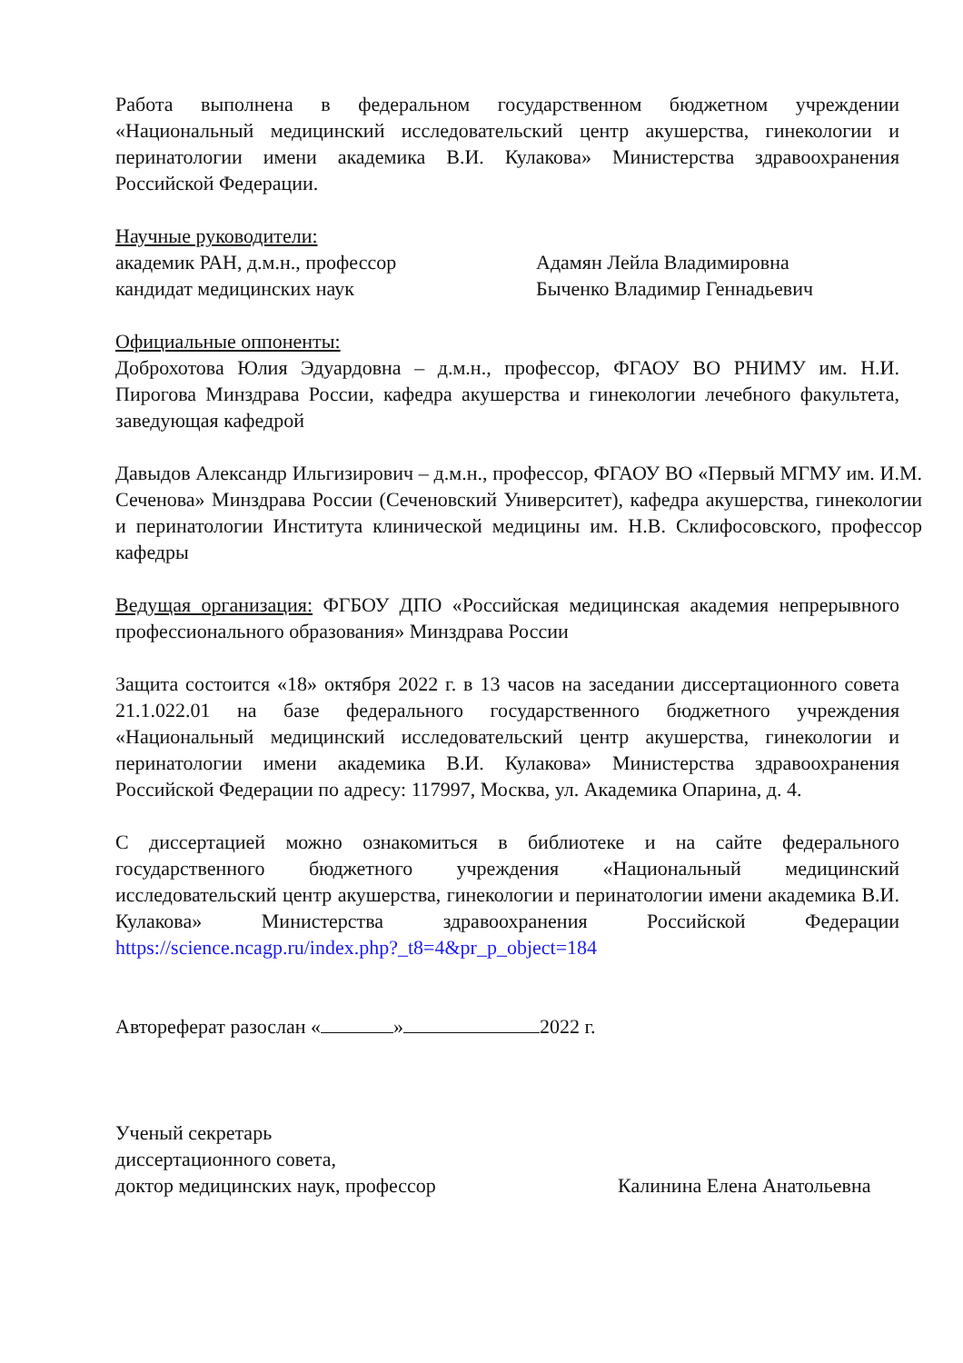Работа выполнена в федеральном государственном бюджетном учреждении «Национальный медицинский исследовательский центр акушерства, гинекологии и перинатологии имени академика В.И. Кулакова» Министерства здравоохранения Российской Федерации.
Научные руководители:
академик РАН, д.м.н., профессор Адамян Лейла Владимировна
кандидат медицинских наук Быченко Владимир Геннадьевич
Официальные оппоненты:
Доброхотова Юлия Эдуардовна – д.м.н., профессор, ФГАОУ ВО РНИМУ им. Н.И. Пирогова Минздрава России, кафедра акушерства и гинекологии лечебного факультета, заведующая кафедрой
Давыдов Александр Ильгизирович – д.м.н., профессор, ФГАОУ ВО «Первый МГМУ им. И.М. Сеченова» Минздрава России (Сеченовский Университет), кафедра акушерства, гинекологии и перинатологии Института клинической медицины им. Н.В. Склифосовского, профессор кафедры
Ведущая организация: ФГБОУ ДПО «Российская медицинская академия непрерывного профессионального образования» Минздрава России
Защита состоится «18» октября 2022 г. в 13 часов на заседании диссертационного совета 21.1.022.01 на базе федерального государственного бюджетного учреждения «Национальный медицинский исследовательский центр акушерства, гинекологии и перинатологии имени академика В.И. Кулакова» Министерства здравоохранения Российской Федерации по адресу: 117997, Москва, ул. Академика Опарина, д. 4.
С диссертацией можно ознакомиться в библиотеке и на сайте федерального государственного бюджетного учреждения «Национальный медицинский исследовательский центр акушерства, гинекологии и перинатологии имени академика В.И. Кулакова» Министерства здравоохранения Российской Федерации https://science.ncagp.ru/index.php?_t8=4&pr_p_object=184
Автореферат разослан « » 2022 г.
Ученый секретарь
диссертационного совета,
доктор медицинских наук, профессор Калинина Елена Анатольевна